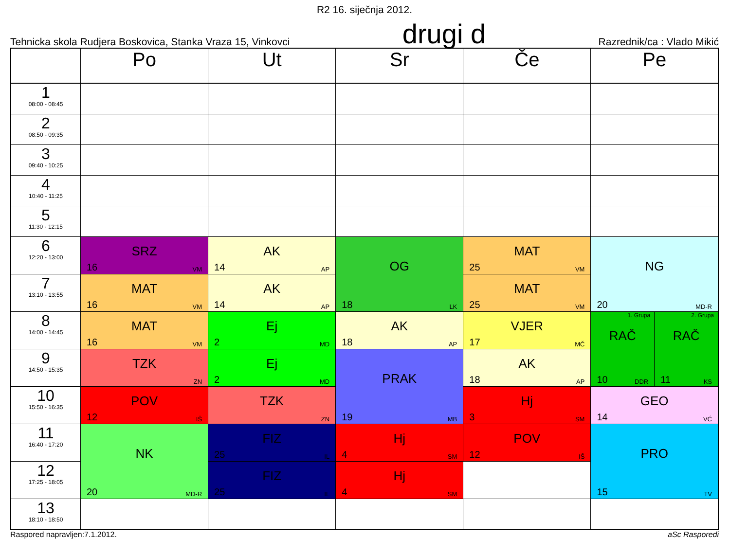R2 16. siječnja 2012.
Tehnicka skola Rudjera Boskovica, Stanka Vraza 15, Vinkovci drugi d Razrednik/ca : Vlado Mikić
| | Po | Ut | Sr | Če | Pe |
| --- | --- | --- | --- | --- | --- |
| 1 08:00 - 08:45 | | | | | |
| 2 08:50 - 09:35 | | | | | |
| 3 09:40 - 10:25 | | | | | |
| 4 10:40 - 11:25 | | | | | |
| 5 11:30 - 12:15 | | | | | |
| 6 12:20 - 13:00 | SRZ 16 VM | AK 14 AP | OG 18 LK | MAT 25 VM | NG 20 MD-R |
| 7 13:10 - 13:55 | MAT 16 VM | AK 14 AP | | MAT 25 VM | |
| 8 14:00 - 14:45 | MAT 16 VM | Ej 2 MD | AK 18 AP | VJER 17 MČ | 1. Grupa RAČ 10 DDR 2. Grupa RAČ 11 KS |
| 9 14:50 - 15:35 | TZK ZN | Ej 2 MD | PRAK 19 MB | AK 18 AP | |
| 10 15:50 - 16:35 | POV 12 IŠ | TZK ZN | | Hj 3 SM | GEO 14 VĆ |
| 11 16:40 - 17:20 | NK 20 MD-R | FIZ 25 IL | Hj 4 SM | POV 12 IŠ | PRO 15 TV |
| 12 17:25 - 18:05 | | FIZ 25 IL | Hj 4 SM | | |
| 13 18:10 - 18:50 | | | | | |
Raspored napravljen:7.1.2012. aSc Rasporedi